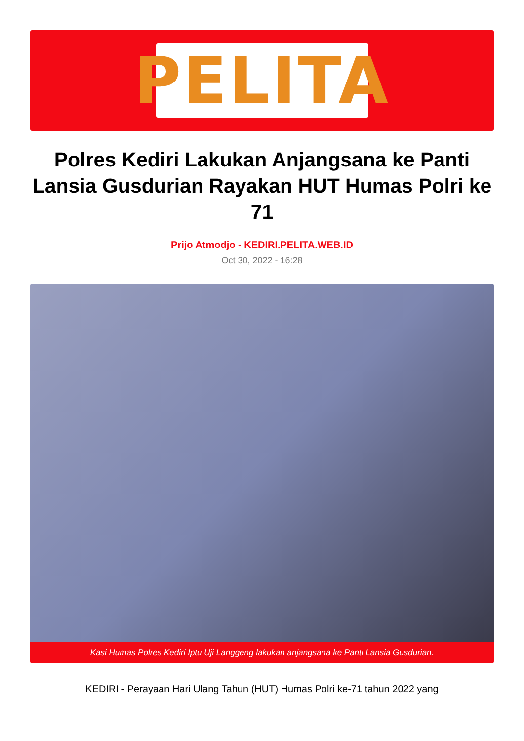PELITA
Polres Kediri Lakukan Anjangsana ke Panti Lansia Gusdurian Rayakan HUT Humas Polri ke 71
Prijo Atmodjo - KEDIRI.PELITA.WEB.ID
Oct 30, 2022 - 16:28
Kasi Humas Polres Kediri Iptu Uji Langgeng lakukan anjangsana ke Panti Lansia Gusdurian.
KEDIRI - Perayaan Hari Ulang Tahun (HUT) Humas Polri ke-71 tahun 2022 yang